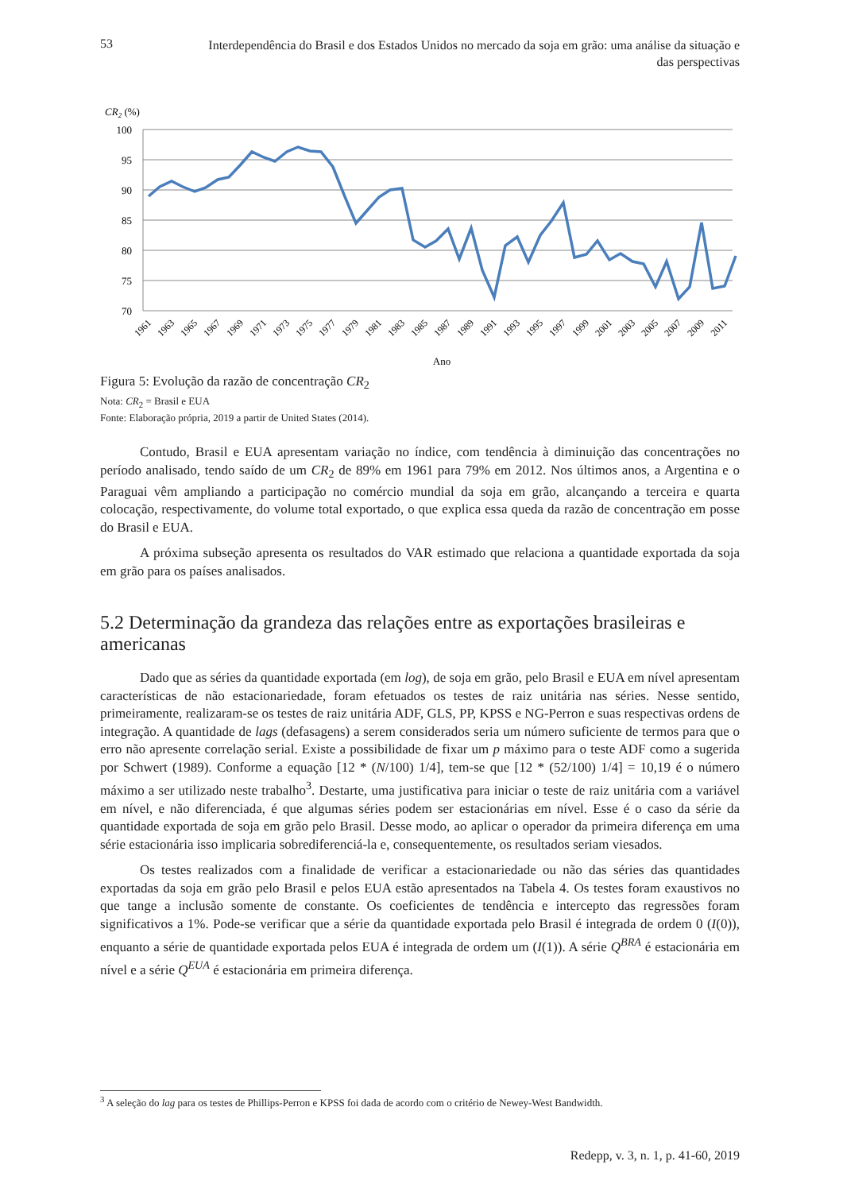53 Interdependência do Brasil e dos Estados Unidos no mercado da soja em grão: uma análise da situação e das perspectivas
CR2 (%)
100
95
90
85
80
75
70
1961
1963
1965
1967
1969
1971
1973
1975
1977
1979
1981
1983
1985
1987
1989
1991
1993
1995
1997
1999
2001
2003
2005
2007
2009
2011
Ano
Figura 5: Evolução da razão de concentração CR<sub>2</sub>
Nota: CR<sub>2</sub> = Brasil e EUA
Fonte: Elaboração própria, 2019 a partir de United States (2014).
Contudo, Brasil e EUA apresentam variação no índice, com tendência à diminuição das concentrações no período analisado, tendo saído de um CR<sub>2</sub> de 89% em 1961 para 79% em 2012. Nos últimos anos, a Argentina e o Paraguai vêm ampliando a participação no comércio mundial da soja em grão, alcançando a terceira e quarta colocação, respectivamente, do volume total exportado, o que explica essa queda da razão de concentração em posse do Brasil e EUA.
A próxima subseção apresenta os resultados do VAR estimado que relaciona a quantidade exportada da soja em grão para os países analisados.
5.2 Determinação da grandeza das relações entre as exportações brasileiras e americanas
Dado que as séries da quantidade exportada (em log), de soja em grão, pelo Brasil e EUA em nível apresentam características de não estacionariedade, foram efetuados os testes de raiz unitária nas séries. Nesse sentido, primeiramente, realizaram-se os testes de raiz unitária ADF, GLS, PP, KPSS e NG-Perron e suas respectivas ordens de integração. A quantidade de lags (defasagens) a serem considerados seria um número suficiente de termos para que o erro não apresente correlação serial. Existe a possibilidade de fixar um p máximo para o teste ADF como a sugerida por Schwert (1989). Conforme a equação [12 * (N/100) 1/4], tem-se que [12 * (52/100) 1/4] = 10,19 é o número máximo a ser utilizado neste trabalho<sup>3</sup>. Destarte, uma justificativa para iniciar o teste de raiz unitária com a variável em nível, e não diferenciada, é que algumas séries podem ser estacionárias em nível. Esse é o caso da série da quantidade exportada de soja em grão pelo Brasil. Desse modo, ao aplicar o operador da primeira diferença em uma série estacionária isso implicaria sobrediferenciá-la e, consequentemente, os resultados seriam viesados.
Os testes realizados com a finalidade de verificar a estacionariedade ou não das séries das quantidades exportadas da soja em grão pelo Brasil e pelos EUA estão apresentados na Tabela 4. Os testes foram exaustivos no que tange a inclusão somente de constante. Os coeficientes de tendência e intercepto das regressões foram significativos a 1%. Pode-se verificar que a série da quantidade exportada pelo Brasil é integrada de ordem 0 (I(0)), enquanto a série de quantidade exportada pelos EUA é integrada de ordem um (I(1)). A série Q<sup>BRA</sup> é estacionária em nível e a série Q<sup>EUA</sup> é estacionária em primeira diferença.
<sup>3</sup> A seleção do lag para os testes de Phillips-Perron e KPSS foi dada de acordo com o critério de Newey-West Bandwidth.
Redepp, v. 3, n. 1, p. 41-60, 2019